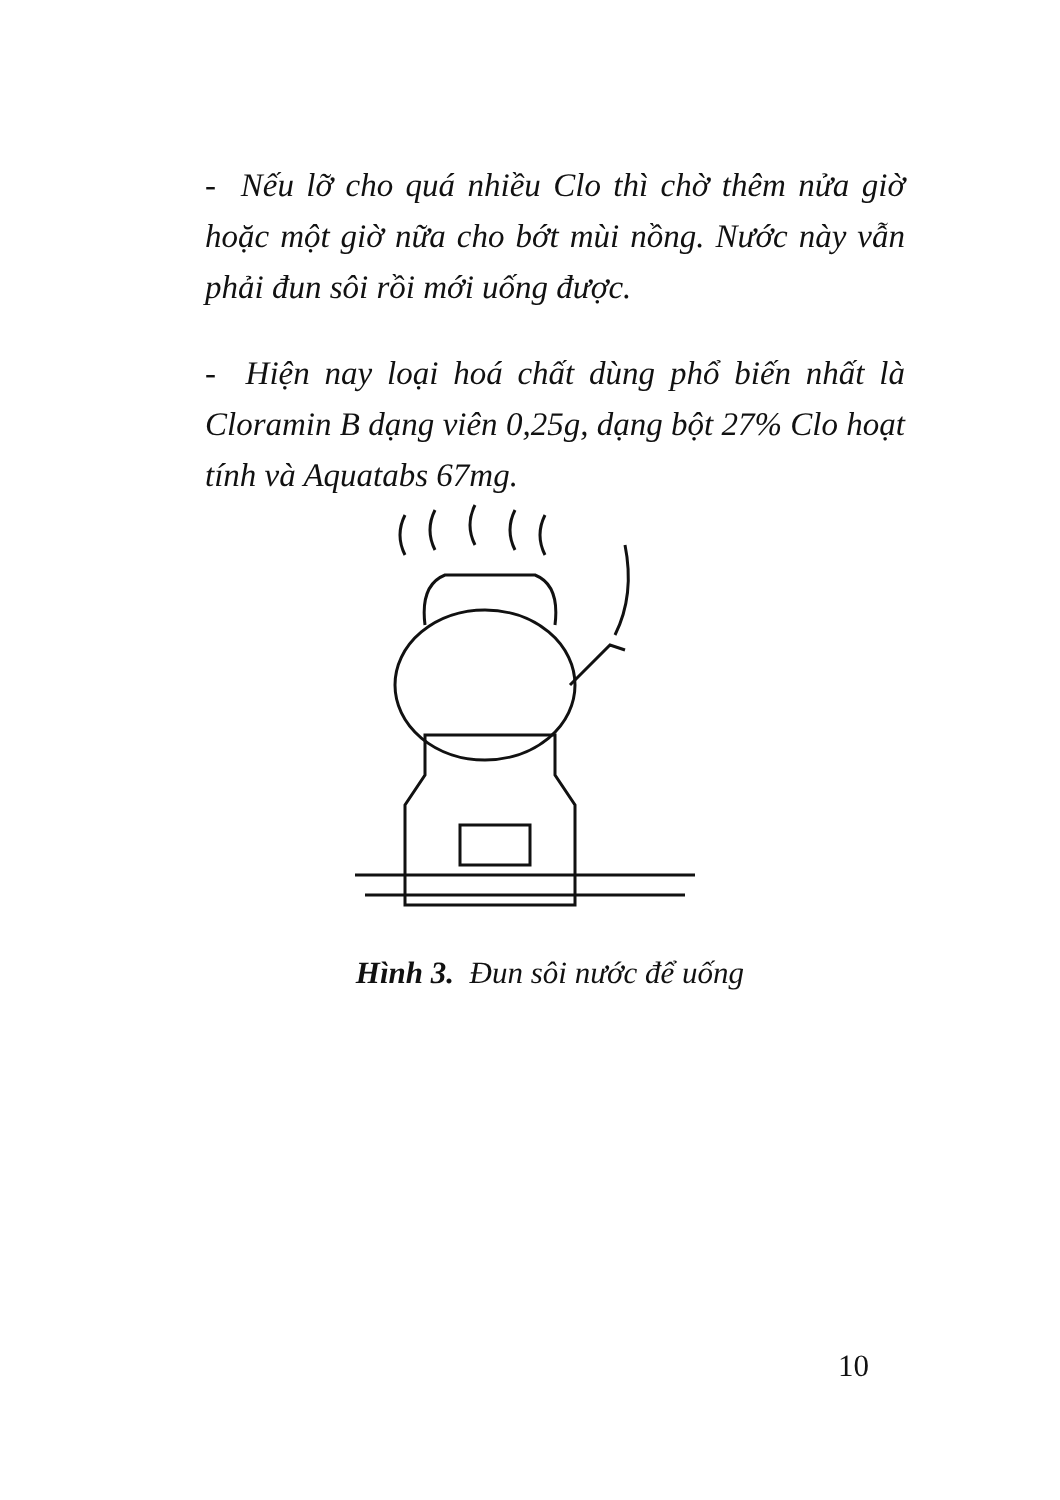- Nếu lỡ cho quá nhiều Clo thì chờ thêm nửa giờ hoặc một giờ nữa cho bớt mùi nồng. Nước này vẫn phải đun sôi rồi mới uống được.
- Hiện nay loại hoá chất dùng phổ biến nhất là Cloramin B dạng viên 0,25g, dạng bột 27% Clo hoạt tính và Aquatabs 67mg.
Hình 3. Đun sôi nước để uống
10